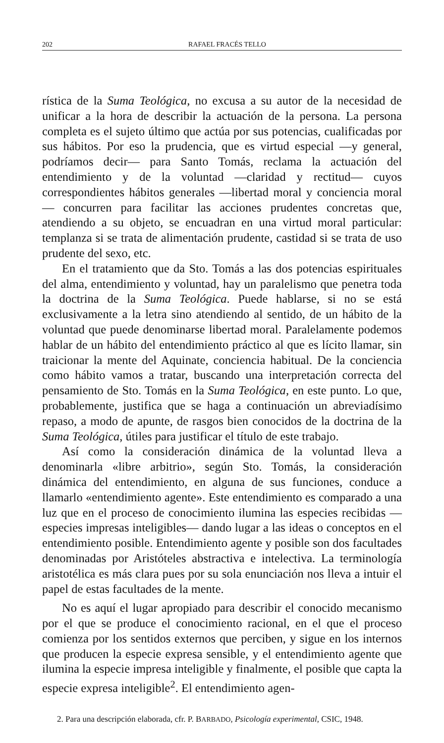202 RAFAEL FRACÉS TELLO
rística de la Suma Teológica, no excusa a su autor de la necesidad de unificar a la hora de describir la actuación de la persona. La persona completa es el sujeto último que actúa por sus potencias, cualificadas por sus hábitos. Por eso la prudencia, que es virtud especial —y general, podríamos decir— para Santo Tomás, reclama la actuación del entendimiento y de la voluntad —claridad y rectitud— cuyos correspondientes hábitos generales —libertad moral y conciencia moral— concurren para facilitar las acciones prudentes concretas que, atendiendo a su objeto, se encuadran en una virtud moral particular: templanza si se trata de alimentación prudente, castidad si se trata de uso prudente del sexo, etc.
En el tratamiento que da Sto. Tomás a las dos potencias espirituales del alma, entendimiento y voluntad, hay un paralelismo que penetra toda la doctrina de la Suma Teológica. Puede hablarse, si no se está exclusivamente a la letra sino atendiendo al sentido, de un hábito de la voluntad que puede denominarse libertad moral. Paralelamente podemos hablar de un hábito del entendimiento práctico al que es lícito llamar, sin traicionar la mente del Aquinate, conciencia habitual. De la conciencia como hábito vamos a tratar, buscando una interpretación correcta del pensamiento de Sto. Tomás en la Suma Teológica, en este punto. Lo que, probablemente, justifica que se haga a continuación un abreviadísimo repaso, a modo de apunte, de rasgos bien conocidos de la doctrina de la Suma Teológica, útiles para justificar el título de este trabajo.
Así como la consideración dinámica de la voluntad lleva a denominarla «libre arbitrio», según Sto. Tomás, la consideración dinámica del entendimiento, en alguna de sus funciones, conduce a llamarlo «entendimiento agente». Este entendimiento es comparado a una luz que en el proceso de conocimiento ilumina las especies recibidas —especies impresas inteligibles— dando lugar a las ideas o conceptos en el entendimiento posible. Entendimiento agente y posible son dos facultades denominadas por Aristóteles abstractiva e intelectiva. La terminología aristotélica es más clara pues por su sola enunciación nos lleva a intuir el papel de estas facultades de la mente.
No es aquí el lugar apropiado para describir el conocido mecanismo por el que se produce el conocimiento racional, en el que el proceso comienza por los sentidos externos que perciben, y sigue en los internos que producen la especie expresa sensible, y el entendimiento agente que ilumina la especie impresa inteligible y finalmente, el posible que capta la especie expresa inteligible<sup>2</sup>. El entendimiento agen-
2. Para una descripción elaborada, cfr. P. BARBADO, Psicología experimental, CSIC, 1948.